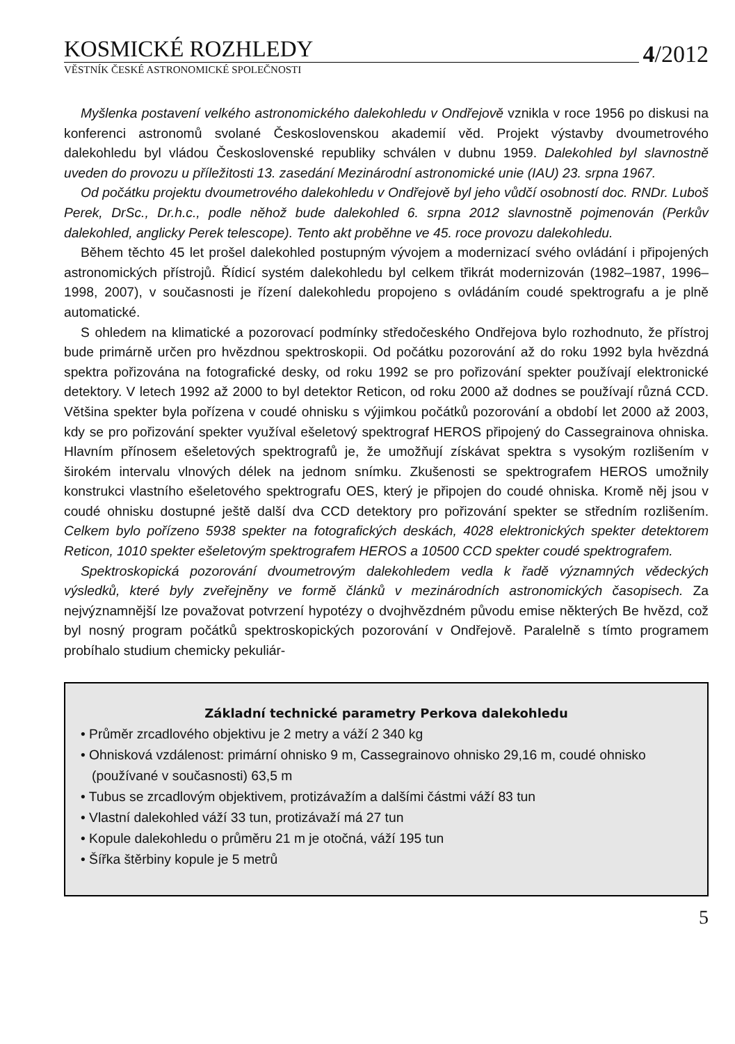KOSMICKÉ ROZHLEDY
4/2012
VĚSTNÍK ČESKÉ ASTRONOMICKÉ SPOLEČNOSTI
Myšlenka postavení velkého astronomického dalekohledu v Ondřejově vznikla v roce 1956 po diskusi na konferenci astronomů svolané Československou akademií věd. Projekt výstavby dvoumetrového dalekohledu byl vládou Československé republiky schválen v dubnu 1959. Dalekohled byl slavnostně uveden do provozu u příležitosti 13. zasedání Mezinárodní astronomické unie (IAU) 23. srpna 1967.
Od počátku projektu dvoumetrového dalekohledu v Ondřejově byl jeho vůdčí osobností doc. RNDr. Luboš Perek, DrSc., Dr.h.c., podle něhož bude dalekohled 6. srpna 2012 slavnostně pojmenován (Perkův dalekohled, anglicky Perek telescope). Tento akt proběhne ve 45. roce provozu dalekohledu.
Během těchto 45 let prošel dalekohled postupným vývojem a modernizací svého ovládání i připojených astronomických přístrojů. Řídicí systém dalekohledu byl celkem třikrát modernizován (1982–1987, 1996–1998, 2007), v současnosti je řízení dalekohledu propojeno s ovládáním coudé spektrografu a je plně automatické.
S ohledem na klimatické a pozorovací podmínky středočeského Ondřejova bylo rozhodnuto, že přístroj bude primárně určen pro hvězdnou spektroskopii. Od počátku pozorování až do roku 1992 byla hvězdná spektra pořizována na fotografické desky, od roku 1992 se pro pořizování spekter používají elektronické detektory. V letech 1992 až 2000 to byl detektor Reticon, od roku 2000 až dodnes se používají různá CCD. Většina spekter byla pořízena v coudé ohnisku s výjimkou počátků pozorování a období let 2000 až 2003, kdy se pro pořizování spekter využíval ešeletový spektrograf HEROS připojený do Cassegrainova ohniska. Hlavním přínosem ešeletových spektrografů je, že umožňují získávat spektra s vysokým rozlišením v širokém intervalu vlnových délek na jednom snímku. Zkušenosti se spektrografem HEROS umožnily konstrukci vlastního ešeletového spektrografu OES, který je připojen do coudé ohniska. Kromě něj jsou v coudé ohnisku dostupné ještě další dva CCD detektory pro pořizování spekter se středním rozlišením. Celkem bylo pořízeno 5938 spekter na fotografických deskách, 4028 elektronických spekter detektorem Reticon, 1010 spekter ešeletovým spektrografem HEROS a 10500 CCD spekter coudé spektrografem.
Spektroskopická pozorování dvoumetrovým dalekohledem vedla k řadě významných vědeckých výsledků, které byly zveřejněny ve formě článků v mezinárodních astronomických časopisech. Za nejvýznamnější lze považovat potvrzení hypotézy o dvojhvězdném původu emise některých Be hvězd, což byl nosný program počátků spektroskopických pozorování v Ondřejově. Paralelně s tímto programem probíhalo studium chemicky pekuliár-
Základní technické parametry Perkova dalekohledu
• Průměr zrcadlového objektivu je 2 metry a váží 2 340 kg
• Ohnisková vzdálenost: primární ohnisko 9 m, Cassegrainovo ohnisko 29,16 m, coudé ohnisko (používané v současnosti) 63,5 m
• Tubus se zrcadlovým objektivem, protizávažím a dalšími částmi váží 83 tun
• Vlastní dalekohled váží 33 tun, protizávaží má 27 tun
• Kopule dalekohledu o průměru 21 m je otočná, váží 195 tun
• Šířka štěrbiny kopule je 5 metrů
5